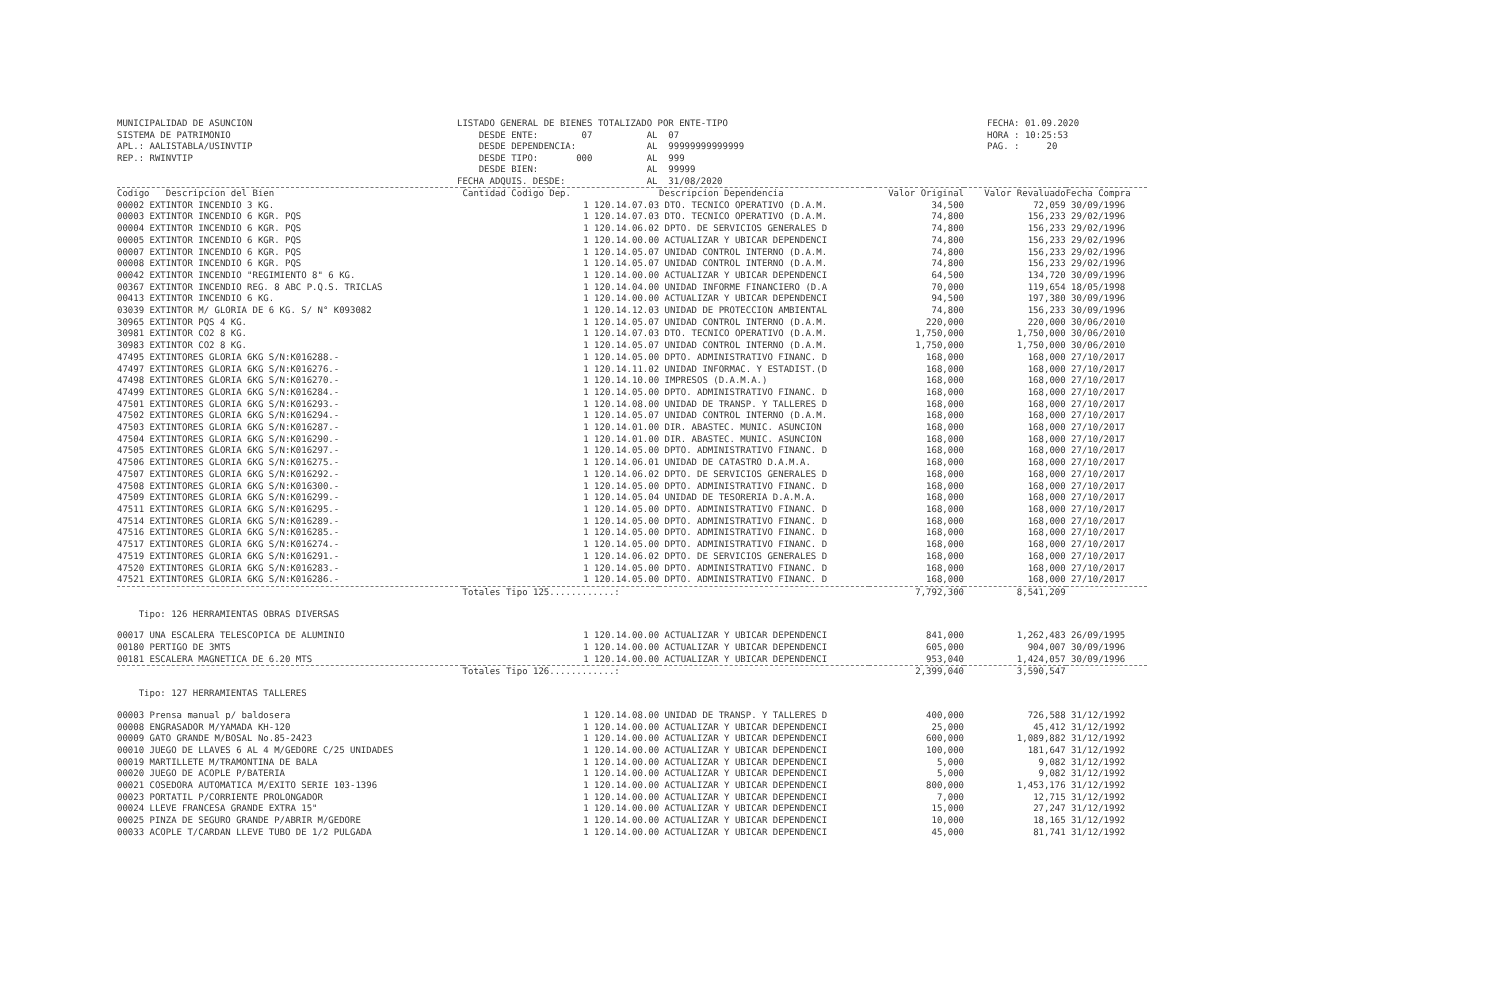MUNICIPALIDAD DE ASUNCION SISTEMA DE PATRIMONIO APL.: AALISTABLA/USINVTIP REP.: RWINVTIP
LISTADO GENERAL DE BIENES TOTALIZADO POR ENTE-TIPO DESDE ENTE: 07 AL 07 DESDE DEPENDENCIA: AL 99999999999999 DESDE TIPO: 000 AL 999 DESDE BIEN: AL 99999 FECHA ADQUIS. DESDE: AL 31/08/2020
FECHA: 01.09.2020 HORA : 10:25:53 PAG. : 20
| Codigo Descripcion del Bien | Cantidad Codigo Dep. | Descripcion Dependencia | Valor Original | Valor Revaluado | Fecha Compra |
| --- | --- | --- | --- | --- | --- |
| 00002 EXTINTOR INCENDIO 3 KG. | 1 120.14.07.03 | DTO. TECNICO OPERATIVO (D.A.M. | 34,500 | 72,059 | 30/09/1996 |
| 00003 EXTINTOR INCENDIO 6 KGR. PQS | 1 120.14.07.03 | DTO. TECNICO OPERATIVO (D.A.M. | 74,800 | 156,233 | 29/02/1996 |
| 00004 EXTINTOR INCENDIO 6 KGR. PQS | 1 120.14.06.02 | DPTO. DE SERVICIOS GENERALES D | 74,800 | 156,233 | 29/02/1996 |
| 00005 EXTINTOR INCENDIO 6 KGR. PQS | 1 120.14.00.00 | ACTUALIZAR Y UBICAR DEPENDENCI | 74,800 | 156,233 | 29/02/1996 |
| 00007 EXTINTOR INCENDIO 6 KGR. PQS | 1 120.14.05.07 | UNIDAD CONTROL INTERNO (D.A.M. | 74,800 | 156,233 | 29/02/1996 |
| 00008 EXTINTOR INCENDIO 6 KGR. PQS | 1 120.14.05.07 | UNIDAD CONTROL INTERNO (D.A.M. | 74,800 | 156,233 | 29/02/1996 |
| 00042 EXTINTOR INCENDIO "REGIMIENTO 8" 6 KG. | 1 120.14.00.00 | ACTUALIZAR Y UBICAR DEPENDENCI | 64,500 | 134,720 | 30/09/1996 |
| 00367 EXTINTOR INCENDIO REG. 8 ABC P.Q.S. TRICLAS | 1 120.14.04.00 | UNIDAD INFORME FINANCIERO (D.A | 70,000 | 119,654 | 18/05/1998 |
| 00413 EXTINTOR INCENDIO 6 KG. | 1 120.14.00.00 | ACTUALIZAR Y UBICAR DEPENDENCI | 94,500 | 197,380 | 30/09/1996 |
| 03039 EXTINTOR M/ GLORIA DE 6 KG. S/ N° K093082 | 1 120.14.12.03 | UNIDAD DE PROTECCION AMBIENTAL | 74,800 | 156,233 | 30/09/1996 |
| 30965 EXTINTOR PQS 4 KG. | 1 120.14.05.07 | UNIDAD CONTROL INTERNO (D.A.M. | 220,000 | 220,000 | 30/06/2010 |
| 30981 EXTINTOR CO2 8 KG. | 1 120.14.07.03 | DTO. TECNICO OPERATIVO (D.A.M. | 1,750,000 | 1,750,000 | 30/06/2010 |
| 30983 EXTINTOR CO2 8 KG. | 1 120.14.05.07 | UNIDAD CONTROL INTERNO (D.A.M. | 1,750,000 | 1,750,000 | 30/06/2010 |
| 47495 EXTINTORES GLORIA 6KG S/N:K016288.- | 1 120.14.05.00 | DPTO. ADMINISTRATIVO FINANC. D | 168,000 | 168,000 | 27/10/2017 |
| 47497 EXTINTORES GLORIA 6KG S/N:K016276.- | 1 120.14.11.02 | UNIDAD INFORMAC. Y ESTADIST.(D | 168,000 | 168,000 | 27/10/2017 |
| 47498 EXTINTORES GLORIA 6KG S/N:K016270.- | 1 120.14.10.00 | IMPRESOS (D.A.M.A.) | 168,000 | 168,000 | 27/10/2017 |
| 47499 EXTINTORES GLORIA 6KG S/N:K016284.- | 1 120.14.05.00 | DPTO. ADMINISTRATIVO FINANC. D | 168,000 | 168,000 | 27/10/2017 |
| 47501 EXTINTORES GLORIA 6KG S/N:K016293.- | 1 120.14.08.00 | UNIDAD DE TRANSP. Y TALLERES D | 168,000 | 168,000 | 27/10/2017 |
| 47502 EXTINTORES GLORIA 6KG S/N:K016294.- | 1 120.14.05.07 | UNIDAD CONTROL INTERNO (D.A.M. | 168,000 | 168,000 | 27/10/2017 |
| 47503 EXTINTORES GLORIA 6KG S/N:K016287.- | 1 120.14.01.00 | DIR. ABASTEC. MUNIC. ASUNCION | 168,000 | 168,000 | 27/10/2017 |
| 47504 EXTINTORES GLORIA 6KG S/N:K016290.- | 1 120.14.01.00 | DIR. ABASTEC. MUNIC. ASUNCION | 168,000 | 168,000 | 27/10/2017 |
| 47505 EXTINTORES GLORIA 6KG S/N:K016297.- | 1 120.14.05.00 | DPTO. ADMINISTRATIVO FINANC. D | 168,000 | 168,000 | 27/10/2017 |
| 47506 EXTINTORES GLORIA 6KG S/N:K016275.- | 1 120.14.06.01 | UNIDAD DE CATASTRO D.A.M.A. | 168,000 | 168,000 | 27/10/2017 |
| 47507 EXTINTORES GLORIA 6KG S/N:K016292.- | 1 120.14.06.02 | DPTO. DE SERVICIOS GENERALES D | 168,000 | 168,000 | 27/10/2017 |
| 47508 EXTINTORES GLORIA 6KG S/N:K016300.- | 1 120.14.05.00 | DPTO. ADMINISTRATIVO FINANC. D | 168,000 | 168,000 | 27/10/2017 |
| 47509 EXTINTORES GLORIA 6KG S/N:K016299.- | 1 120.14.05.04 | UNIDAD DE TESORERIA D.A.M.A. | 168,000 | 168,000 | 27/10/2017 |
| 47511 EXTINTORES GLORIA 6KG S/N:K016295.- | 1 120.14.05.00 | DPTO. ADMINISTRATIVO FINANC. D | 168,000 | 168,000 | 27/10/2017 |
| 47514 EXTINTORES GLORIA 6KG S/N:K016289.- | 1 120.14.05.00 | DPTO. ADMINISTRATIVO FINANC. D | 168,000 | 168,000 | 27/10/2017 |
| 47516 EXTINTORES GLORIA 6KG S/N:K016285.- | 1 120.14.05.00 | DPTO. ADMINISTRATIVO FINANC. D | 168,000 | 168,000 | 27/10/2017 |
| 47517 EXTINTORES GLORIA 6KG S/N:K016274.- | 1 120.14.05.00 | DPTO. ADMINISTRATIVO FINANC. D | 168,000 | 168,000 | 27/10/2017 |
| 47519 EXTINTORES GLORIA 6KG S/N:K016291.- | 1 120.14.06.02 | DPTO. DE SERVICIOS GENERALES D | 168,000 | 168,000 | 27/10/2017 |
| 47520 EXTINTORES GLORIA 6KG S/N:K016283.- | 1 120.14.05.00 | DPTO. ADMINISTRATIVO FINANC. D | 168,000 | 168,000 | 27/10/2017 |
| 47521 EXTINTORES GLORIA 6KG S/N:K016286.- | 1 120.14.05.00 | DPTO. ADMINISTRATIVO FINANC. D | 168,000 | 168,000 | 27/10/2017 |
| | Totales Tipo 125............: | | 7,792,300 | 8,541,209 | |
| Tipo: 126 HERRAMIENTAS OBRAS DIVERSAS | | | | | |
| 00017 UNA ESCALERA TELESCOPICA DE ALUMINIO | 1 120.14.00.00 | ACTUALIZAR Y UBICAR DEPENDENCI | 841,000 | 1,262,483 | 26/09/1995 |
| 00180 PERTIGO DE 3MTS | 1 120.14.00.00 | ACTUALIZAR Y UBICAR DEPENDENCI | 605,000 | 904,007 | 30/09/1996 |
| 00181 ESCALERA MAGNETICA DE 6.20 MTS | 1 120.14.00.00 | ACTUALIZAR Y UBICAR DEPENDENCI | 953,040 | 1,424,057 | 30/09/1996 |
| | Totales Tipo 126............: | | 2,399,040 | 3,590,547 | |
| Tipo: 127 HERRAMIENTAS TALLERES | | | | | |
| 00003 Prensa manual p/ baldosera | 1 120.14.08.00 | UNIDAD DE TRANSP. Y TALLERES D | 400,000 | 726,588 | 31/12/1992 |
| 00008 ENGRASADOR M/YAMADA KH-120 | 1 120.14.00.00 | ACTUALIZAR Y UBICAR DEPENDENCI | 25,000 | 45,412 | 31/12/1992 |
| 00009 GATO GRANDE M/BOSAL No.85-2423 | 1 120.14.00.00 | ACTUALIZAR Y UBICAR DEPENDENCI | 600,000 | 1,089,882 | 31/12/1992 |
| 00010 JUEGO DE LLAVES 6 AL 4 M/GEDORE C/25 UNIDADES | 1 120.14.00.00 | ACTUALIZAR Y UBICAR DEPENDENCI | 100,000 | 181,647 | 31/12/1992 |
| 00019 MARTILLETE M/TRAMONTINA DE BALA | 1 120.14.00.00 | ACTUALIZAR Y UBICAR DEPENDENCI | 5,000 | 9,082 | 31/12/1992 |
| 00020 JUEGO DE ACOPLE P/BATERIA | 1 120.14.00.00 | ACTUALIZAR Y UBICAR DEPENDENCI | 5,000 | 9,082 | 31/12/1992 |
| 00021 COSEDORA AUTOMATICA M/EXITO SERIE 103-1396 | 1 120.14.00.00 | ACTUALIZAR Y UBICAR DEPENDENCI | 800,000 | 1,453,176 | 31/12/1992 |
| 00023 PORTATIL P/CORRIENTE PROLONGADOR | 1 120.14.00.00 | ACTUALIZAR Y UBICAR DEPENDENCI | 7,000 | 12,715 | 31/12/1992 |
| 00024 LLEVE FRANCESA GRANDE EXTRA 15" | 1 120.14.00.00 | ACTUALIZAR Y UBICAR DEPENDENCI | 15,000 | 27,247 | 31/12/1992 |
| 00025 PINZA DE SEGURO GRANDE P/ABRIR M/GEDORE | 1 120.14.00.00 | ACTUALIZAR Y UBICAR DEPENDENCI | 10,000 | 18,165 | 31/12/1992 |
| 00033 ACOPLE T/CARDAN LLEVE TUBO DE 1/2 PULGADA | 1 120.14.00.00 | ACTUALIZAR Y UBICAR DEPENDENCI | 45,000 | 81,741 | 31/12/1992 |